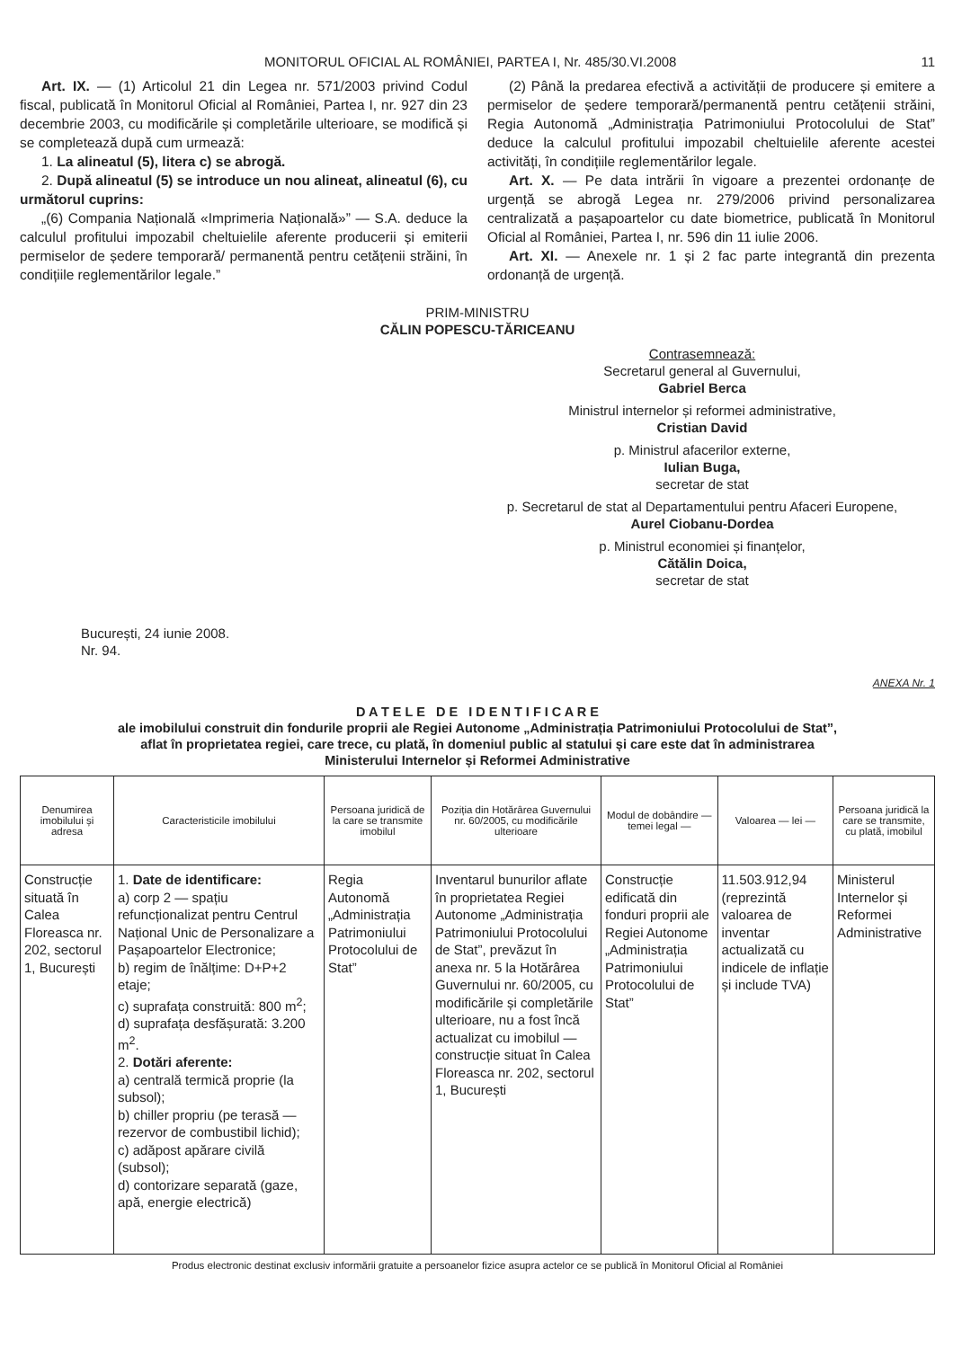MONITORUL OFICIAL AL ROMÂNIEI, PARTEA I, Nr. 485/30.VI.2008 11
Art. IX. — (1) Articolul 21 din Legea nr. 571/2003 privind Codul fiscal, publicată în Monitorul Oficial al României, Partea I, nr. 927 din 23 decembrie 2003, cu modificările și completările ulterioare, se modifică și se completează după cum urmează:
1. La alineatul (5), litera c) se abrogă.
2. După alineatul (5) se introduce un nou alineat, alineatul (6), cu următorul cuprins:
„(6) Compania Națională «Imprimeria Națională»” — S.A. deduce la calculul profitului impozabil cheltuielile aferente producerii și emiterii permiselor de ședere temporară/ permanentă pentru cetățenii străini, în condițiile reglementărilor legale.”
(2) Până la predarea efectivă a activității de producere și emitere a permiselor de ședere temporară/permanentă pentru cetățenii străini, Regia Autonomă „Administrația Patrimoniului Protocolului de Stat” deduce la calculul profitului impozabil cheltuielile aferente acestei activități, în condițiile reglementărilor legale.
Art. X. — Pe data intrării în vigoare a prezentei ordonanțe de urgență se abrogă Legea nr. 279/2006 privind personalizarea centralizată a pașapoartelor cu date biometrice, publicată în Monitorul Oficial al României, Partea I, nr. 596 din 11 iulie 2006.
Art. XI. — Anexele nr. 1 și 2 fac parte integrantă din prezenta ordonanță de urgență.
PRIM-MINISTRU
CĂLIN POPESCU-TĂRICEANU
Contrasemnează:
Secretarul general al Guvernului,
Gabriel Berca
Ministrul internelor și reformei administrative,
Cristian David
p. Ministrul afacerilor externe,
Iulian Buga,
secretar de stat
p. Secretarul de stat al Departamentului pentru Afaceri Europene,
Aurel Ciobanu-Dordea
p. Ministrul economiei și finanțelor,
Cătălin Doica,
secretar de stat
București, 24 iunie 2008.
Nr. 94.
ANEXA Nr. 1
D A T E L E D E I D E N T I F I C A R E
ale imobilului construit din fondurile proprii ale Regiei Autonome „Administrația Patrimoniului Protocolului de Stat”,
aflat în proprietatea regiei, care trece, cu plată, în domeniul public al statului și care este dat în administrarea
Ministerului Internelor și Reformei Administrative
| Denumirea imobilului și adresa | Caracteristicile imobilului | Persoana juridică de la care se transmite imobilul | Poziția din Hotărârea Guvernului nr. 60/2005, cu modificările ulterioare | Modul de dobândire — temei legal — | Valoarea — lei — | Persoana juridică la care se transmite, cu plată, imobilul |
| --- | --- | --- | --- | --- | --- | --- |
| Construcție situată în Calea Floreasca nr. 202, sectorul 1, București | 1. Date de identificare: a) corp 2 — spațiu refuncționalizat pentru Centrul Național Unic de Personalizare a Pașapoartelor Electronice; b) regim de înălțime: D+P+2 etaje; c) suprafața construită: 800 m<sup>2</sup>; d) suprafața desfășurată: 3.200 m<sup>2</sup>. 2. Dotări aferente: a) centrală termică proprie (la subsol); b) chiller propriu (pe terasă — rezervor de combustibil lichid); c) adăpost apărare civilă (subsol); d) contorizare separată (gaze, apă, energie electrică) | Regia Autonomă „Administrația Patrimoniului Protocolului de Stat” | Inventarul bunurilor aflate în proprietatea Regiei Autonome „Administrația Patrimoniului Protocolului de Stat”, prevăzut în anexa nr. 5 la Hotărârea Guvernului nr. 60/2005, cu modificările și completările ulterioare, nu a fost încă actualizat cu imobilul — construcție situat în Calea Floreasca nr. 202, sectorul 1, București | Construcție edificată din fonduri proprii ale Regiei Autonome „Administrația Patrimoniului Protocolului de Stat” | 11.503.912,94 (reprezintă valoarea de inventar actualizată cu indicele de inflație și include TVA) | Ministerul Internelor și Reformei Administrative |
Produs electronic destinat exclusiv informării gratuite a persoanelor fizice asupra actelor ce se publică în Monitorul Oficial al României